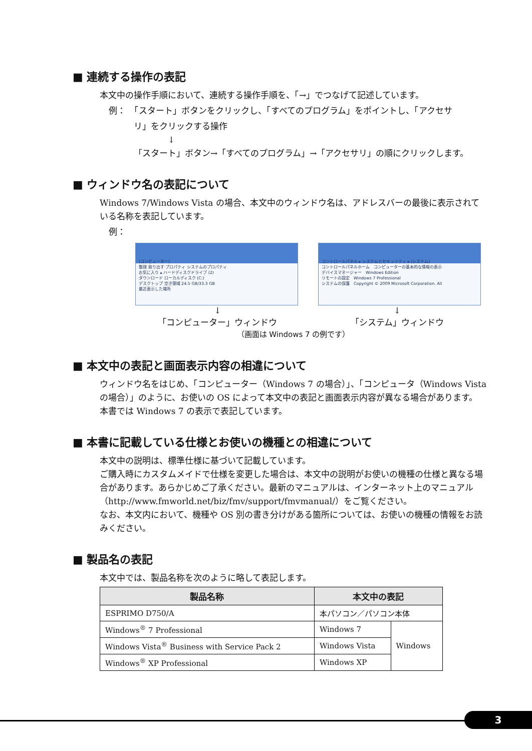■ 連続する操作の表記
本文中の操作手順において、連続する操作手順を、「→」でつなげて記述しています。
例：　「スタート」ボタンをクリックし、「すべてのプログラム」をポイントし、「アクセサ
リ」をクリックする操作
　　　　↓
「スタート」ボタン→「すべてのプログラム」→「アクセサリ」の順にクリックします。
■ ウィンドウ名の表記について
Windows 7/Windows Vista の場合、本文中のウィンドウ名は、アドレスバーの最後に表示されている名称を表記しています。
例：
(コンピューター)
整理 取り出す プロパティ システムのプロパティ
お気に入り ▴ ハードディスクドライブ (2)
ダウンロード ローカルディスク (C:)
デスクトップ 空き領域 24.5 GB/33.3 GB
最近表示した場所
コントロールパネル ▸ システムとセキュリティ ▸ (システム)
コントロールパネルホーム　コンピューターの基本的な情報の表示
デバイスマネージャー　Windows Edition
リモートの設定　Windows 7 Professional
システムの保護　Copyright © 2009 Microsoft Corporation. All
↓
「コンピューター」ウィンドウ
↓
「システム」ウィンドウ
（画面は Windows 7 の例です）
■ 本文中の表記と画面表示内容の相違について
ウィンドウ名をはじめ、「コンピューター（Windows 7 の場合）」、「コンピュータ（Windows Vista の場合）」のように、お使いの OS によって本文中の表記と画面表示内容が異なる場合があります。
本書では Windows 7 の表示で表記しています。
■ 本書に記載している仕様とお使いの機種との相違について
本文中の説明は、標準仕様に基づいて記載しています。
ご購入時にカスタムメイドで仕様を変更した場合は、本文中の説明がお使いの機種の仕様と異なる場合があります。あらかじめご了承ください。最新のマニュアルは、インターネット上のマニュアル（http://www.fmworld.net/biz/fmv/support/fmvmanual/）をご覧ください。
なお、本文内において、機種や OS 別の書き分けがある箇所については、お使いの機種の情報をお読みください。
■ 製品名の表記
本文中では、製品名称を次のように略して表記します。
| 製品名称 | 本文中の表記 | |
| --- | --- | --- |
| ESPRIMO D750/A | 本パソコン／パソコン本体 | |
| Windows<sup>®</sup> 7 Professional | Windows 7 | Windows |
| Windows Vista<sup>®</sup> Business with Service Pack 2 | Windows Vista | |
| Windows<sup>®</sup> XP Professional | Windows XP | |
3